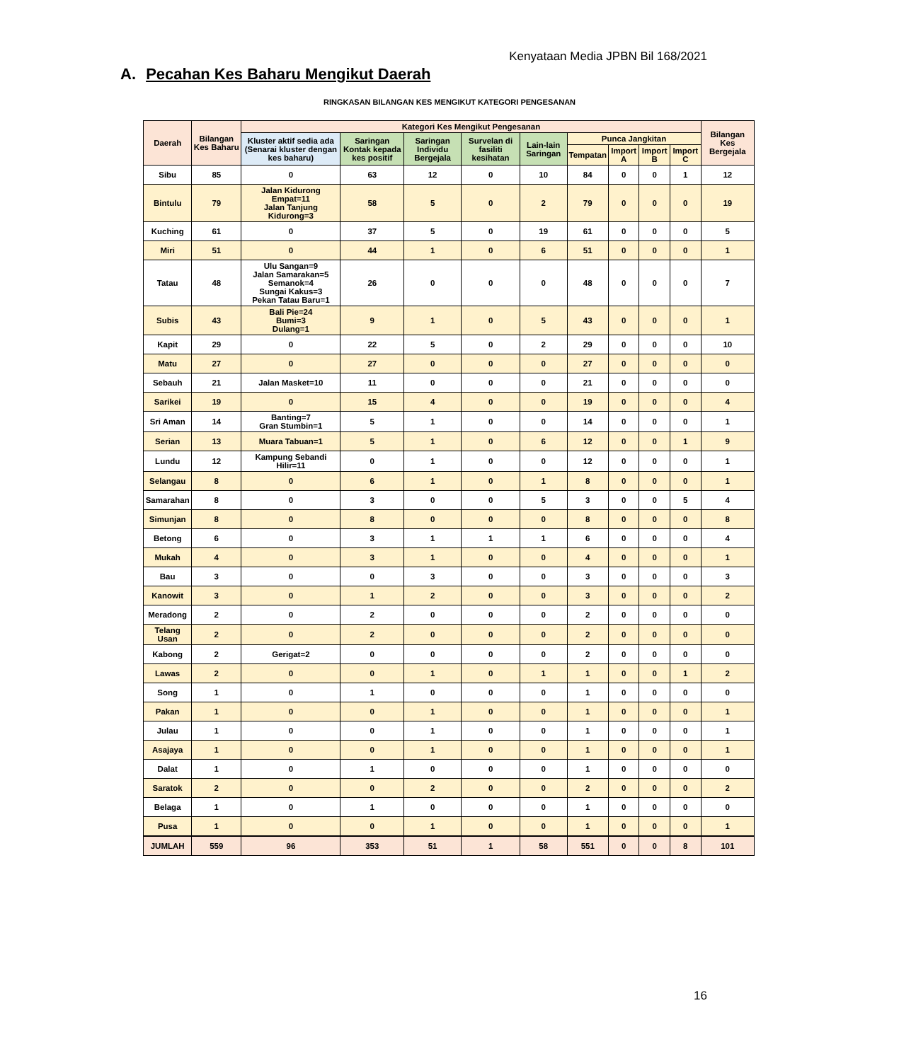Kenyataan Media JPBN Bil 168/2021
A. Pecahan Kes Baharu Mengikut Daerah
RINGKASAN BILANGAN KES MENGIKUT KATEGORI PENGESANAN
| Daerah | Bilangan Kes Baharu | Kategori Kes Mengikut Pengesanan | | | | | | | | | Bilangan Kes Bergejala |
| --- | --- | --- | --- | --- | --- | --- | --- | --- | --- | --- | --- |
| | | Kluster aktif sedia ada (Senarai kluster dengan kes baharu) | Saringan Kontak kepada kes positif | Saringan Individu Bergejala | Survelan di fasiliti kesihatan | Lain-lain Saringan | Punca Jangkitan | | | | |
| | | | | | | | Tempatan | Import A | Import B | Import C | |
| Sibu | 85 | 0 | 63 | 12 | 0 | 10 | 84 | 0 | 0 | 1 | 12 |
| Bintulu | 79 | Jalan Kidurong Empat=11 Jalan Tanjung Kidurong=3 | 58 | 5 | 0 | 2 | 79 | 0 | 0 | 0 | 19 |
| Kuching | 61 | 0 | 37 | 5 | 0 | 19 | 61 | 0 | 0 | 0 | 5 |
| Miri | 51 | 0 | 44 | 1 | 0 | 6 | 51 | 0 | 0 | 0 | 1 |
| Tatau | 48 | Ulu Sangan=9 Jalan Samarakan=5 Semanok=4 Sungai Kakus=3 Pekan Tatau Baru=1 | 26 | 0 | 0 | 0 | 48 | 0 | 0 | 0 | 7 |
| Subis | 43 | Bali Pie=24 Bumi=3 Dulang=1 | 9 | 1 | 0 | 5 | 43 | 0 | 0 | 0 | 1 |
| Kapit | 29 | 0 | 22 | 5 | 0 | 2 | 29 | 0 | 0 | 0 | 10 |
| Matu | 27 | 0 | 27 | 0 | 0 | 0 | 27 | 0 | 0 | 0 | 0 |
| Sebauh | 21 | Jalan Masket=10 | 11 | 0 | 0 | 0 | 21 | 0 | 0 | 0 | 0 |
| Sarikei | 19 | 0 | 15 | 4 | 0 | 0 | 19 | 0 | 0 | 0 | 4 |
| Sri Aman | 14 | Banting=7 Gran Stumbin=1 | 5 | 1 | 0 | 0 | 14 | 0 | 0 | 0 | 1 |
| Serian | 13 | Muara Tabuan=1 | 5 | 1 | 0 | 6 | 12 | 0 | 0 | 1 | 9 |
| Lundu | 12 | Kampung Sebandi Hilir=11 | 0 | 1 | 0 | 0 | 12 | 0 | 0 | 0 | 1 |
| Selangau | 8 | 0 | 6 | 1 | 0 | 1 | 8 | 0 | 0 | 0 | 1 |
| Samarahan | 8 | 0 | 3 | 0 | 0 | 5 | 3 | 0 | 0 | 5 | 4 |
| Simunjan | 8 | 0 | 8 | 0 | 0 | 0 | 8 | 0 | 0 | 0 | 8 |
| Betong | 6 | 0 | 3 | 1 | 1 | 1 | 6 | 0 | 0 | 0 | 4 |
| Mukah | 4 | 0 | 3 | 1 | 0 | 0 | 4 | 0 | 0 | 0 | 1 |
| Bau | 3 | 0 | 0 | 3 | 0 | 0 | 3 | 0 | 0 | 0 | 3 |
| Kanowit | 3 | 0 | 1 | 2 | 0 | 0 | 3 | 0 | 0 | 0 | 2 |
| Meradong | 2 | 0 | 2 | 0 | 0 | 0 | 2 | 0 | 0 | 0 | 0 |
| Telang Usan | 2 | 0 | 2 | 0 | 0 | 0 | 2 | 0 | 0 | 0 | 0 |
| Kabong | 2 | Gerigat=2 | 0 | 0 | 0 | 0 | 2 | 0 | 0 | 0 | 0 |
| Lawas | 2 | 0 | 0 | 1 | 0 | 1 | 1 | 0 | 0 | 1 | 2 |
| Song | 1 | 0 | 1 | 0 | 0 | 0 | 1 | 0 | 0 | 0 | 0 |
| Pakan | 1 | 0 | 0 | 1 | 0 | 0 | 1 | 0 | 0 | 0 | 1 |
| Julau | 1 | 0 | 0 | 1 | 0 | 0 | 1 | 0 | 0 | 0 | 1 |
| Asajaya | 1 | 0 | 0 | 1 | 0 | 0 | 1 | 0 | 0 | 0 | 1 |
| Dalat | 1 | 0 | 1 | 0 | 0 | 0 | 1 | 0 | 0 | 0 | 0 |
| Saratok | 2 | 0 | 0 | 2 | 0 | 0 | 2 | 0 | 0 | 0 | 2 |
| Belaga | 1 | 0 | 1 | 0 | 0 | 0 | 1 | 0 | 0 | 0 | 0 |
| Pusa | 1 | 0 | 0 | 1 | 0 | 0 | 1 | 0 | 0 | 0 | 1 |
| JUMLAH | 559 | 96 | 353 | 51 | 1 | 58 | 551 | 0 | 0 | 8 | 101 |
16